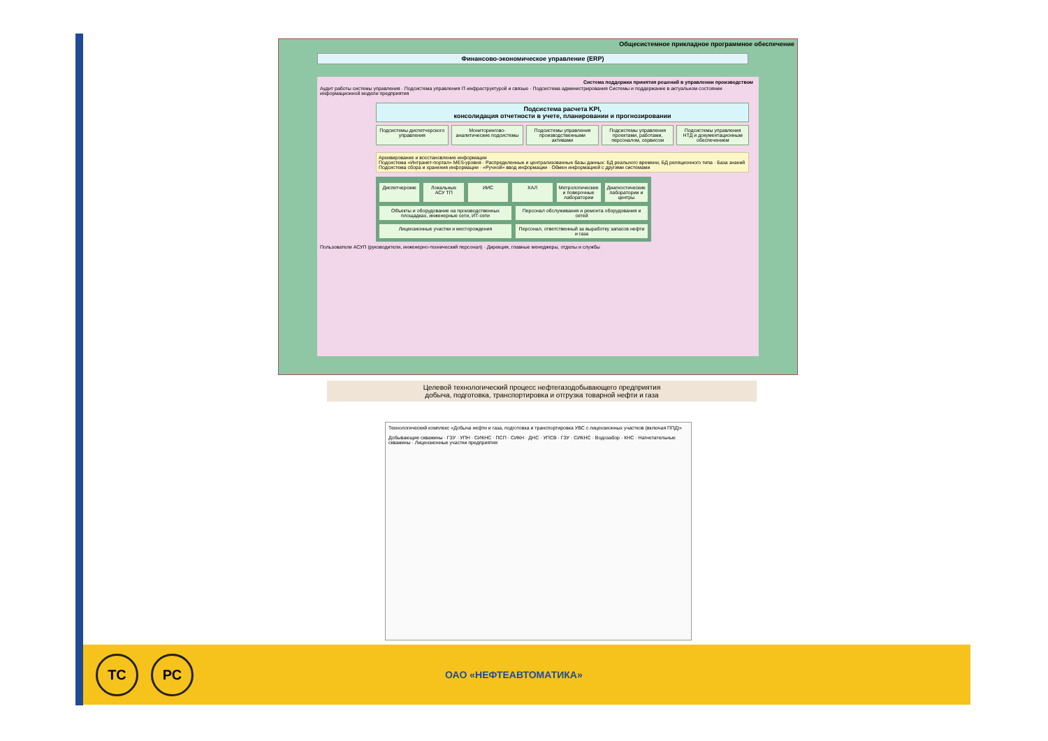Общесистемное прикладное программное обеспечение
Финансово-экономическое управление (ERP)
Система поддержки принятия решений в управлении производством
Аудит работы системы управления · Подсистема управления IT-инфраструктурой и связью · Подсистема администрирования Системы и поддержание в актуальном состоянии информационной модели предприятия
Подсистема расчета KPI,
консолидация отчетности в учете, планировании и прогнозировании
Подсистемы диспетчерского управления
Мониторингово-аналитические подсистемы
Подсистемы управления производственными активами
Подсистемы управления проектами, работами, персоналом, сервисом
Подсистемы управления НТД и документационным обеспечением
Архивирование и восстановление информации
Подсистема «Интранет-портал» MES-уровня · Распределенные и централизованные базы данных: БД реального времени, БД реляционного типа · База знаний
Подсистема сбора и хранения информации · «Ручной» ввод информации · Обмен информацией с другими системами
Диспетчерские
Локальные АСУ ТП
ИИС
ХАЛ
Метрологические и поверочные лаборатории
Диагностические лаборатории и центры
Объекты и оборудование на производственных площадках, инженерные сети, ИТ-сети
Персонал обслуживания и ремонта оборудования и сетей
Лицензионные участки и месторождения
Персонал, ответственный за выработку запасов нефти и газа
Пользователи АСУП (руководители, инженерно-технический персонал) · Дирекция, главные менеджеры, отделы и службы
Целевой технологический процесс нефтегазодобывающего предприятия
добыча, подготовка, транспортировка и отгрузка товарной нефти и газа
Технологический комплекс «Добыча нефти и газа, подготовка и транспортировка УВС с лицензионных участков (включая ППД)»
Добывающие скважины · ГЗУ · УПН · СИКНС · ПСП · СИКН · ДНС · УПСВ · ГЗУ · СИКНС · Водозабор · КНС · Нагнетательные скважины · Лицензионные участки предприятия
ТС РС
ОАО «НЕФТЕАВТОМАТИКА»